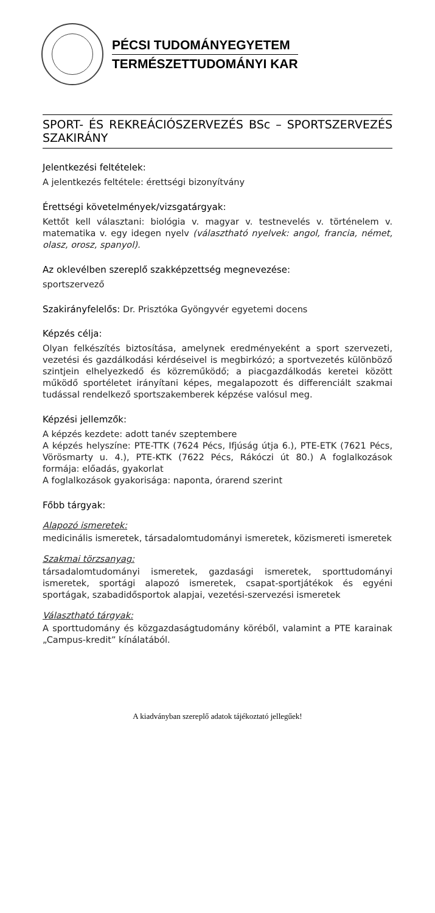PÉCSI TUDOMÁNYEGYETEM
TERMÉSZETTUDOMÁNYI KAR
SPORT- ÉS REKREÁCIÓSZERVEZÉS BSc – SPORTSZERVEZÉS SZAKIRÁNY
Jelentkezési feltételek:
A jelentkezés feltétele: érettségi bizonyítvány
Érettségi követelmények/vizsgatárgyak:
Kettőt kell választani: biológia v. magyar v. testnevelés v. történelem v. matematika v. egy idegen nyelv (választható nyelvek: angol, francia, német, olasz, orosz, spanyol).
Az oklevélben szereplő szakképzettség megnevezése:
sportszervező
Szakirányfelelős: Dr. Prisztóka Gyöngyvér egyetemi docens
Képzés célja:
Olyan felkészítés biztosítása, amelynek eredményeként a sport szervezeti, vezetési és gazdálkodási kérdéseivel is megbirkózó; a sportvezetés különböző szintjein elhelyezkedő és közreműködő; a piacgazdálkodás keretei között működő sportéletet irányítani képes, megalapozott és differenciált szakmai tudással rendelkező sportszakemberek képzése valósul meg.
Képzési jellemzők:
A képzés kezdete: adott tanév szeptembere
A képzés helyszíne: PTE-TTK (7624 Pécs, Ifjúság útja 6.), PTE-ETK (7621 Pécs, Vörösmarty u. 4.), PTE-KTK (7622 Pécs, Rákóczi út 80.) A foglalkozások formája: előadás, gyakorlat
A foglalkozások gyakorisága: naponta, órarend szerint
Főbb tárgyak:
Alapozó ismeretek:
medicinális ismeretek, társadalomtudományi ismeretek, közismereti ismeretek
Szakmai törzsanyag:
társadalomtudományi ismeretek, gazdasági ismeretek, sporttudományi ismeretek, sportági alapozó ismeretek, csapat-sportjátékok és egyéni sportágak, szabadidősportok alapjai, vezetési-szervezési ismeretek
Választható tárgyak:
A sporttudomány és közgazdaságtudomány köréből, valamint a PTE karainak „Campus-kredit” kínálatából.
A kiadványban szereplő adatok tájékoztató jellegűek!